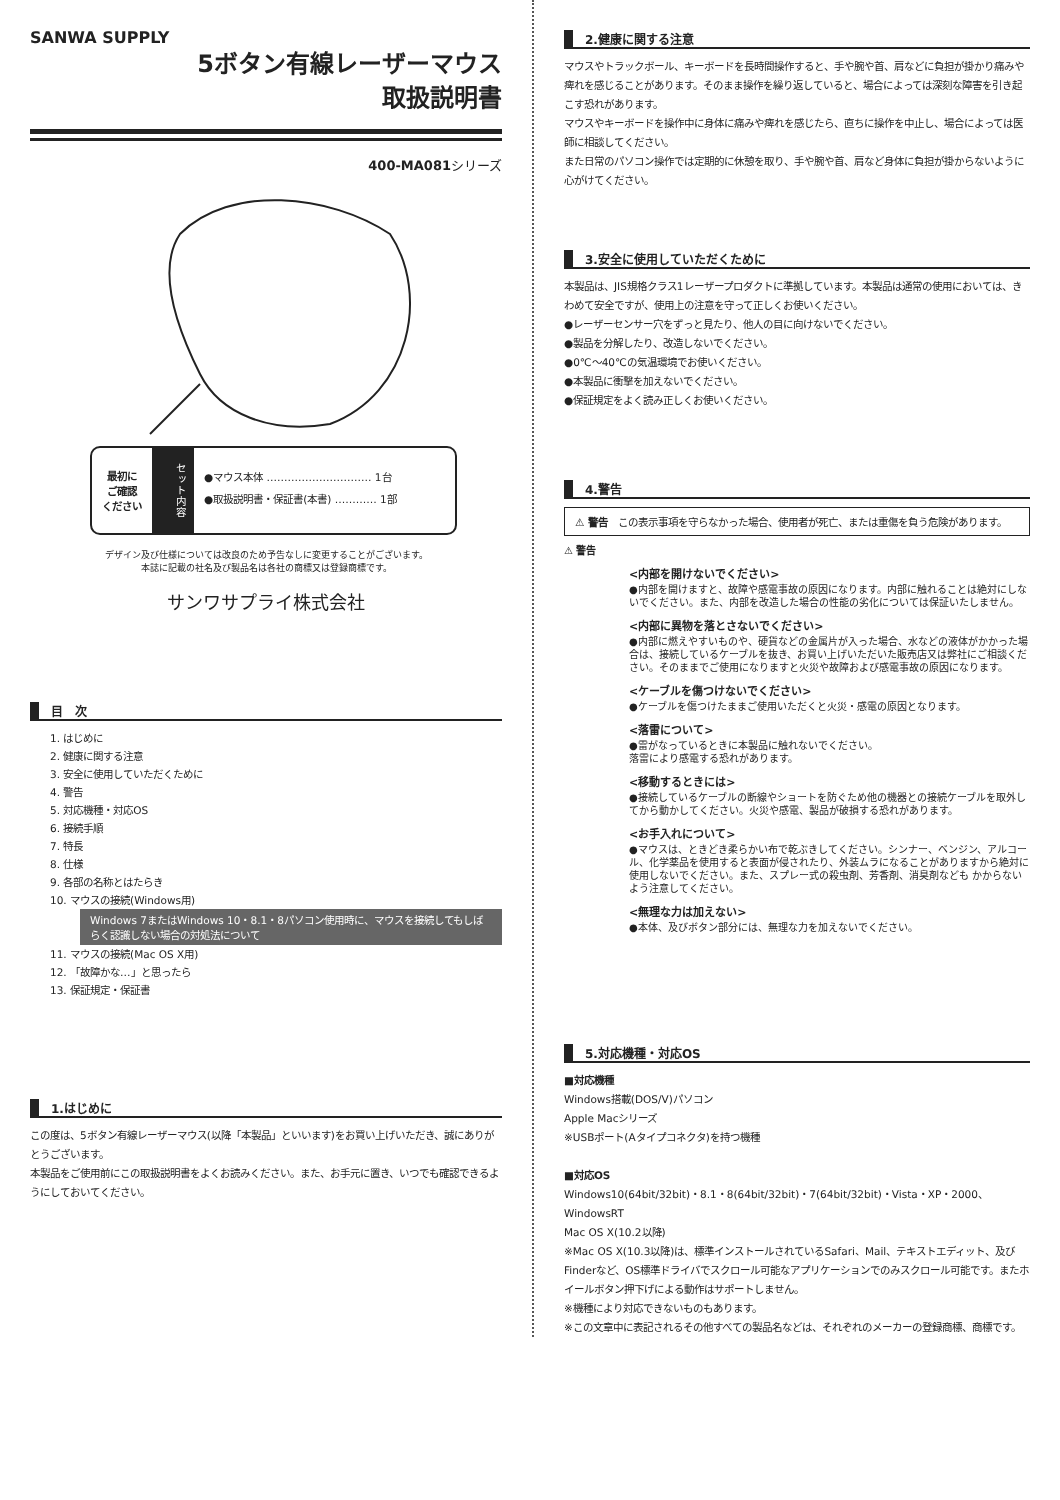SANWA SUPPLY
5ボタン有線レーザーマウス
取扱説明書
400-MA081シリーズ
最初に
ご確認
ください
セット内容
●マウス本体 ………………………… 1台
●取扱説明書・保証書(本書) ………… 1部
デザイン及び仕様については改良のため予告なしに変更することがございます。
本誌に記載の社名及び製品名は各社の商標又は登録商標です。
サンワサプライ株式会社
目　次
1. はじめに
2. 健康に関する注意
3. 安全に使用していただくために
4. 警告
5. 対応機種・対応OS
6. 接続手順
7. 特長
8. 仕様
9. 各部の名称とはたらき
10. マウスの接続(Windows用)
Windows 7またはWindows 10・8.1・8パソコン使用時に、マウスを接続してもしばらく認識しない場合の対処法について
11. マウスの接続(Mac OS X用)
12. 「故障かな…」と思ったら
13. 保証規定・保証書
1.はじめに
この度は、5ボタン有線レーザーマウス(以降「本製品」といいます)をお買い上げいただき、誠にありがとうございます。
本製品をご使用前にこの取扱説明書をよくお読みください。また、お手元に置き、いつでも確認できるようにしておいてください。
2.健康に関する注意
マウスやトラックボール、キーボードを長時間操作すると、手や腕や首、肩などに負担が掛かり痛みや痺れを感じることがあります。そのまま操作を繰り返していると、場合によっては深刻な障害を引き起こす恐れがあります。
マウスやキーボードを操作中に身体に痛みや痺れを感じたら、直ちに操作を中止し、場合によっては医師に相談してください。
また日常のパソコン操作では定期的に休憩を取り、手や腕や首、肩など身体に負担が掛からないように心がけてください。
3.安全に使用していただくために
本製品は、JIS規格クラス1レーザープロダクトに準拠しています。本製品は通常の使用においては、きわめて安全ですが、使用上の注意を守って正しくお使いください。
●レーザーセンサー穴をずっと見たり、他人の目に向けないでください。
●製品を分解したり、改造しないでください。
●0℃～40℃の気温環境でお使いください。
●本製品に衝撃を加えないでください。
●保証規定をよく読み正しくお使いください。
4.警告
⚠ 警告　この表示事項を守らなかった場合、使用者が死亡、または重傷を負う危険があります。
⚠ 警告
<内部を開けないでください>
●内部を開けますと、故障や感電事故の原因になります。内部に触れることは絶対にしないでください。また、内部を改造した場合の性能の劣化については保証いたしません。
<内部に異物を落とさないでください>
●内部に燃えやすいものや、硬貨などの金属片が入った場合、水などの液体がかかった場合は、接続しているケーブルを抜き、お買い上げいただいた販売店又は弊社にご相談ください。そのままでご使用になりますと火災や故障および感電事故の原因になります。
<ケーブルを傷つけないでください>
●ケーブルを傷つけたままご使用いただくと火災・感電の原因となります。
<落雷について>
●雷がなっているときに本製品に触れないでください。
落雷により感電する恐れがあります。
<移動するときには>
●接続しているケーブルの断線やショートを防ぐため他の機器との接続ケーブルを取外してから動かしてください。火災や感電、製品が破損する恐れがあります。
<お手入れについて>
●マウスは、ときどき柔らかい布で乾ぶきしてください。シンナー、ベンジン、アルコール、化学薬品を使用すると表面が侵されたり、外装ムラになることがありますから絶対に使用しないでください。また、スプレー式の殺虫剤、芳香剤、消臭剤なども かからないよう注意してください。
<無理な力は加えない>
●本体、及びボタン部分には、無理な力を加えないでください。
5.対応機種・対応OS
■対応機種
Windows搭載(DOS/V)パソコン
Apple Macシリーズ
※USBポート(Aタイプコネクタ)を持つ機種
■対応OS
Windows10(64bit/32bit)・8.1・8(64bit/32bit)・7(64bit/32bit)・Vista・XP・2000、WindowsRT
Mac OS X(10.2以降)
※Mac OS X(10.3以降)は、標準インストールされているSafari、Mail、テキストエディット、及びFinderなど、OS標準ドライバでスクロール可能なアプリケーションでのみスクロール可能です。またホイールボタン押下げによる動作はサポートしません。
※機種により対応できないものもあります。
※この文章中に表記されるその他すべての製品名などは、それぞれのメーカーの登録商標、商標です。